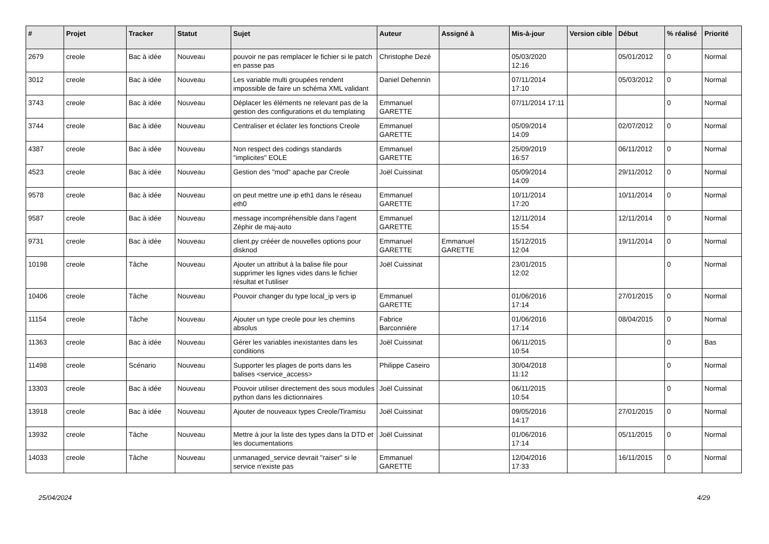| # | Projet | Tracker | Statut | Sujet | Auteur | Assigné à | Mis-à-jour | Version cible | Début | % réalisé | Priorité |
| --- | --- | --- | --- | --- | --- | --- | --- | --- | --- | --- | --- |
| 2679 | creole | Bac à idée | Nouveau | pouvoir ne pas remplacer le fichier si le patch en passe pas | Christophe Dezé | | 05/03/2020 12:16 | | 05/01/2012 | 0 | Normal |
| 3012 | creole | Bac à idée | Nouveau | Les variable multi groupées rendent impossible de faire un schéma XML validant | Daniel Dehennin | | 07/11/2014 17:10 | | 05/03/2012 | 0 | Normal |
| 3743 | creole | Bac à idée | Nouveau | Déplacer les éléments ne relevant pas de la gestion des configurations et du templating | Emmanuel GARETTE | | 07/11/2014 17:11 | | | 0 | Normal |
| 3744 | creole | Bac à idée | Nouveau | Centraliser et éclater les fonctions Creole | Emmanuel GARETTE | | 05/09/2014 14:09 | | 02/07/2012 | 0 | Normal |
| 4387 | creole | Bac à idée | Nouveau | Non respect des codings standards "implicites" EOLE | Emmanuel GARETTE | | 25/09/2019 16:57 | | 06/11/2012 | 0 | Normal |
| 4523 | creole | Bac à idée | Nouveau | Gestion des "mod" apache par Creole | Joël Cuissinat | | 05/09/2014 14:09 | | 29/11/2012 | 0 | Normal |
| 9578 | creole | Bac à idée | Nouveau | on peut mettre une ip eth1 dans le réseau eth0 | Emmanuel GARETTE | | 10/11/2014 17:20 | | 10/11/2014 | 0 | Normal |
| 9587 | creole | Bac à idée | Nouveau | message incompréhensible dans l'agent Zéphir de maj-auto | Emmanuel GARETTE | | 12/11/2014 15:54 | | 12/11/2014 | 0 | Normal |
| 9731 | creole | Bac à idée | Nouveau | client.py crééer de nouvelles options pour disknod | Emmanuel GARETTE | Emmanuel GARETTE | 15/12/2015 12:04 | | 19/11/2014 | 0 | Normal |
| 10198 | creole | Tâche | Nouveau | Ajouter un attribut à la balise file pour supprimer les lignes vides dans le fichier résultat et l'utiliser | Joël Cuissinat | | 23/01/2015 12:02 | | | 0 | Normal |
| 10406 | creole | Tâche | Nouveau | Pouvoir changer du type local_ip vers ip | Emmanuel GARETTE | | 01/06/2016 17:14 | | 27/01/2015 | 0 | Normal |
| 11154 | creole | Tâche | Nouveau | Ajouter un type creole pour les chemins absolus | Fabrice Barconnière | | 01/06/2016 17:14 | | 08/04/2015 | 0 | Normal |
| 11363 | creole | Bac à idée | Nouveau | Gérer les variables inexistantes dans les conditions | Joël Cuissinat | | 06/11/2015 10:54 | | | 0 | Bas |
| 11498 | creole | Scénario | Nouveau | Supporter les plages de ports dans les balises <service_access> | Philippe Caseiro | | 30/04/2018 11:12 | | | 0 | Normal |
| 13303 | creole | Bac à idée | Nouveau | Pouvoir utiliser directement des sous modules python dans les dictionnaires | Joël Cuissinat | | 06/11/2015 10:54 | | | 0 | Normal |
| 13918 | creole | Bac à idée | Nouveau | Ajouter de nouveaux types Creole/Tiramisu | Joël Cuissinat | | 09/05/2016 14:17 | | 27/01/2015 | 0 | Normal |
| 13932 | creole | Tâche | Nouveau | Mettre à jour la liste des types dans la DTD et les documentations | Joël Cuissinat | | 01/06/2016 17:14 | | 05/11/2015 | 0 | Normal |
| 14033 | creole | Tâche | Nouveau | unmanaged_service devrait "raiser" si le service n'existe pas | Emmanuel GARETTE | | 12/04/2016 17:33 | | 16/11/2015 | 0 | Normal |
25/04/2024 4/29